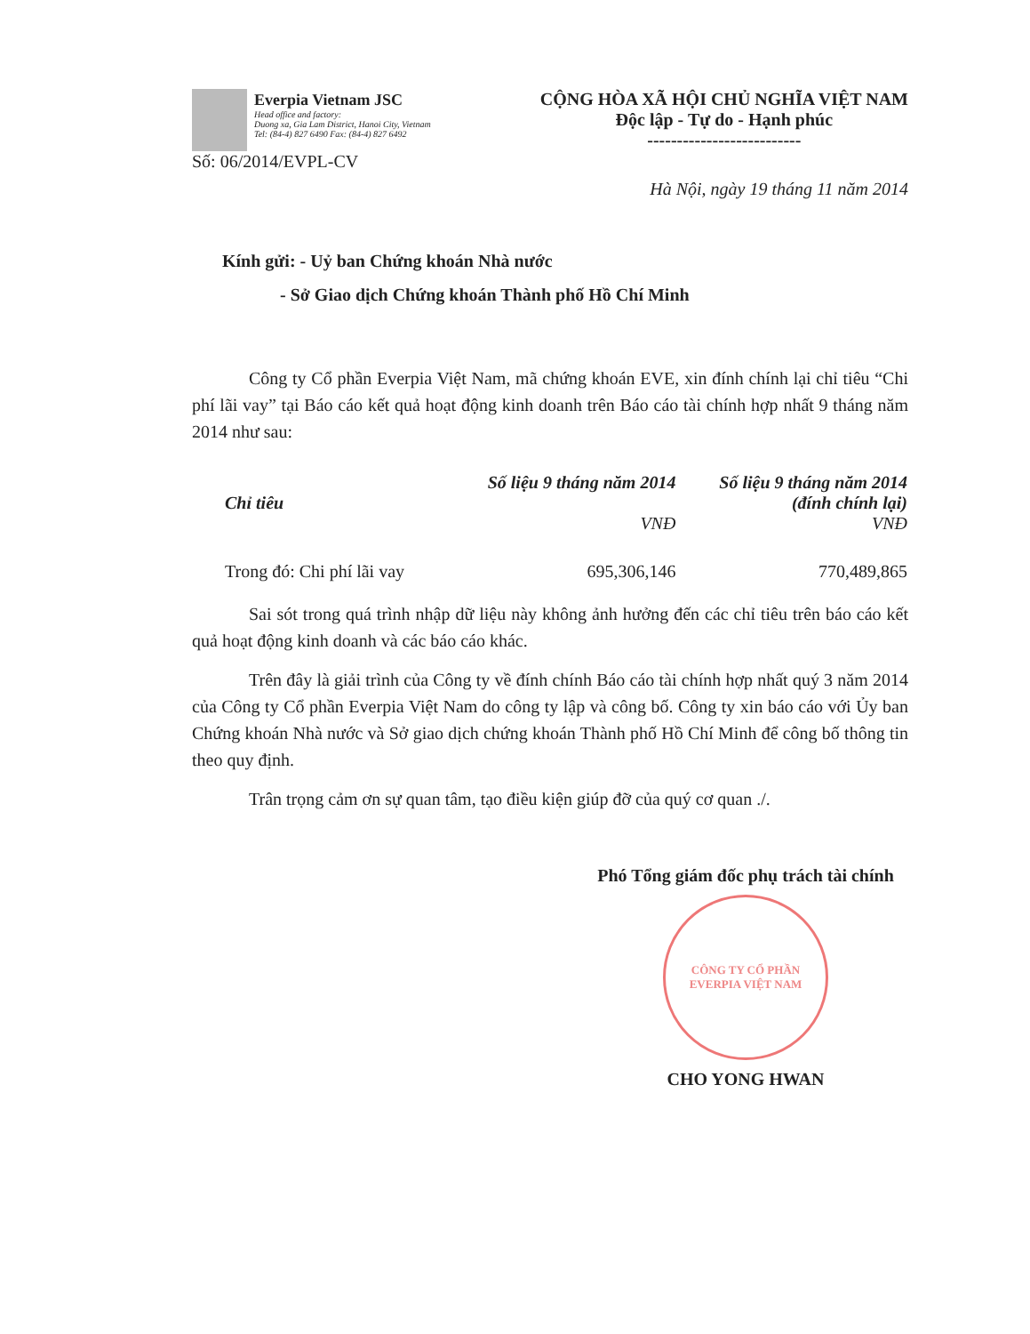Everpia Vietnam JSC
Head office and factory:
Duong xa, Gia Lam District, Hanoi City, Vietnam
Tel: (84-4) 827 6490 Fax: (84-4) 827 6492
CỘNG HÒA XÃ HỘI CHỦ NGHĨA VIỆT NAM
Độc lập - Tự do - Hạnh phúc
--------------------------
Số: 06/2014/EVPL-CV
Hà Nội, ngày 19 tháng 11 năm 2014
Kính gửi: - Uỷ ban Chứng khoán Nhà nước
- Sở Giao dịch Chứng khoán Thành phố Hồ Chí Minh
Công ty Cổ phần Everpia Việt Nam, mã chứng khoán EVE, xin đính chính lại chỉ tiêu “Chi phí lãi vay” tại Báo cáo kết quả hoạt động kinh doanh trên Báo cáo tài chính hợp nhất 9 tháng năm 2014 như sau:
| Chỉ tiêu | Số liệu 9 tháng năm 2014 VNĐ | Số liệu 9 tháng năm 2014 (đính chính lại) VNĐ |
| --- | --- | --- |
| Trong đó: Chi phí lãi vay | 695,306,146 | 770,489,865 |
Sai sót trong quá trình nhập dữ liệu này không ảnh hưởng đến các chỉ tiêu trên báo cáo kết quả hoạt động kinh doanh và các báo cáo khác.
Trên đây là giải trình của Công ty về đính chính Báo cáo tài chính hợp nhất quý 3 năm 2014 của Công ty Cổ phần Everpia Việt Nam do công ty lập và công bố. Công ty xin báo cáo với Ủy ban Chứng khoán Nhà nước và Sở giao dịch chứng khoán Thành phố Hồ Chí Minh để công bố thông tin theo quy định.
Trân trọng cảm ơn sự quan tâm, tạo điều kiện giúp đỡ của quý cơ quan ./.
Phó Tổng giám đốc phụ trách tài chính
CÔNG TY CỔ PHẦN EVERPIA VIỆT NAM
CHO YONG HWAN